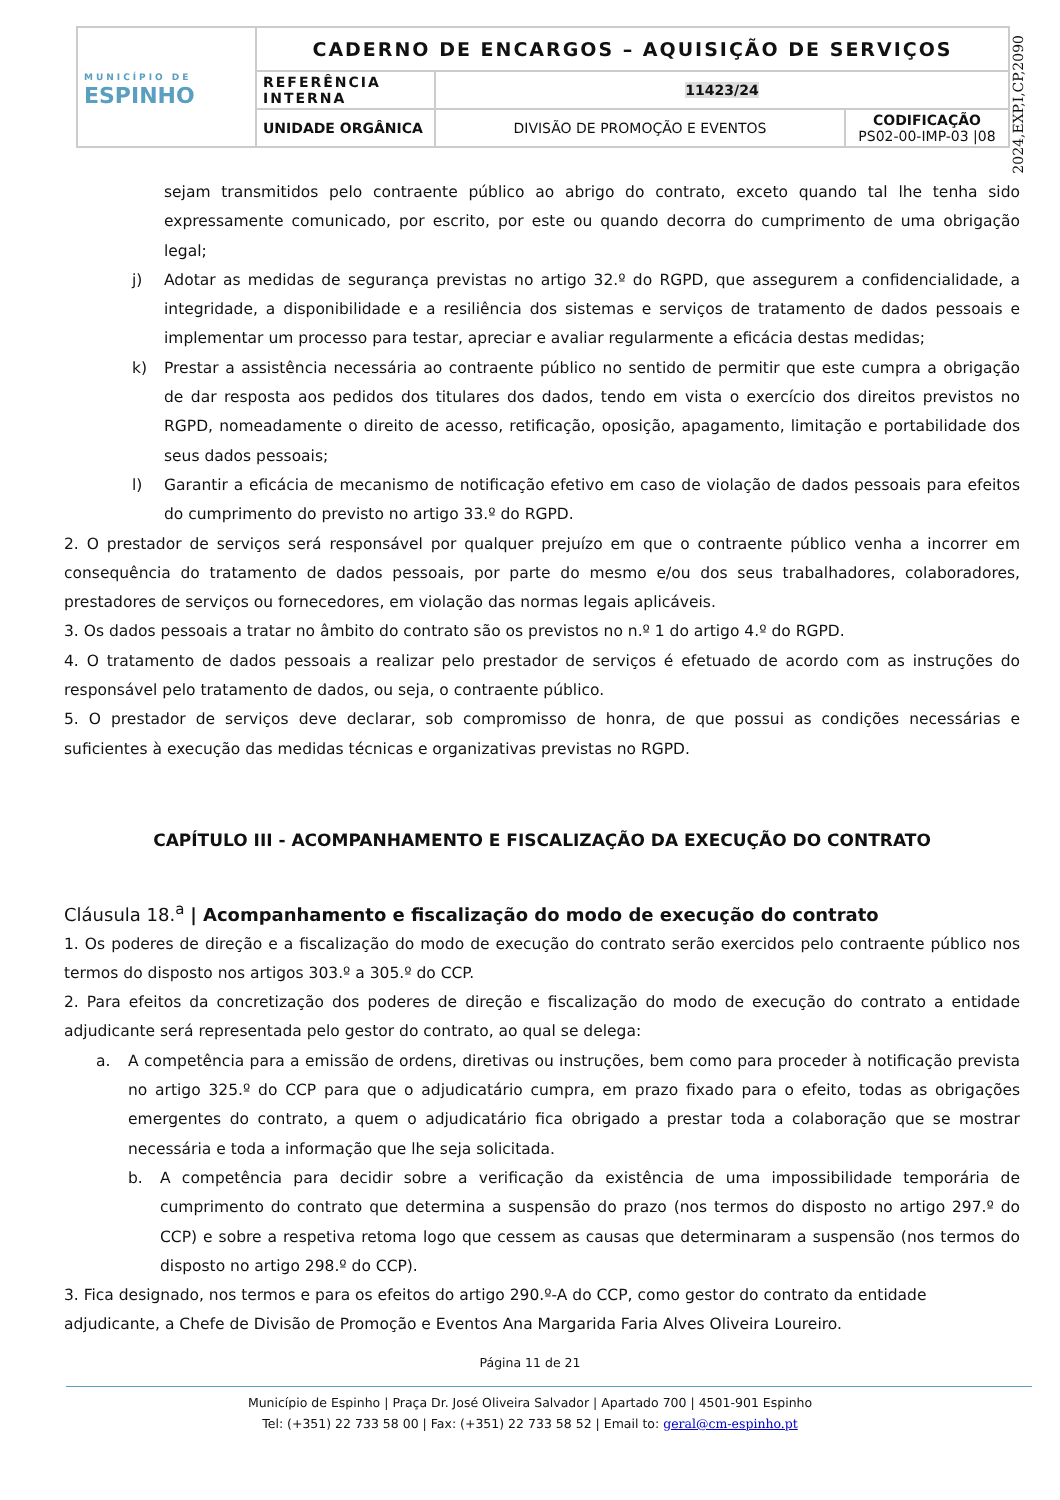| MUNICÍPIO DE ESPINHO | CADERNO DE ENCARGOS – AQUISIÇÃO DE SERVIÇOS | | |
| | REFERÊNCIA INTERNA | 11423/24 | |
| | UNIDADE ORGÂNICA | DIVISÃO DE PROMOÇÃO E EVENTOS | CODIFICAÇÃO PS02-00-IMP-03 /08 |
2024,EXP,I,CP,2090
sejam transmitidos pelo contraente público ao abrigo do contrato, exceto quando tal lhe tenha sido expressamente comunicado, por escrito, por este ou quando decorra do cumprimento de uma obrigação legal;
j) Adotar as medidas de segurança previstas no artigo 32.º do RGPD, que assegurem a confidencialidade, a integridade, a disponibilidade e a resiliência dos sistemas e serviços de tratamento de dados pessoais e implementar um processo para testar, apreciar e avaliar regularmente a eficácia destas medidas;
k) Prestar a assistência necessária ao contraente público no sentido de permitir que este cumpra a obrigação de dar resposta aos pedidos dos titulares dos dados, tendo em vista o exercício dos direitos previstos no RGPD, nomeadamente o direito de acesso, retificação, oposição, apagamento, limitação e portabilidade dos seus dados pessoais;
l) Garantir a eficácia de mecanismo de notificação efetivo em caso de violação de dados pessoais para efeitos do cumprimento do previsto no artigo 33.º do RGPD.
2. O prestador de serviços será responsável por qualquer prejuízo em que o contraente público venha a incorrer em consequência do tratamento de dados pessoais, por parte do mesmo e/ou dos seus trabalhadores, colaboradores, prestadores de serviços ou fornecedores, em violação das normas legais aplicáveis.
3. Os dados pessoais a tratar no âmbito do contrato são os previstos no n.º 1 do artigo 4.º do RGPD.
4. O tratamento de dados pessoais a realizar pelo prestador de serviços é efetuado de acordo com as instruções do responsável pelo tratamento de dados, ou seja, o contraente público.
5. O prestador de serviços deve declarar, sob compromisso de honra, de que possui as condições necessárias e suficientes à execução das medidas técnicas e organizativas previstas no RGPD.
CAPÍTULO III - ACOMPANHAMENTO E FISCALIZAÇÃO DA EXECUÇÃO DO CONTRATO
Cláusula 18.<sup>a</sup> | Acompanhamento e fiscalização do modo de execução do contrato
1. Os poderes de direção e a fiscalização do modo de execução do contrato serão exercidos pelo contraente público nos termos do disposto nos artigos 303.º a 305.º do CCP.
2. Para efeitos da concretização dos poderes de direção e fiscalização do modo de execução do contrato a entidade adjudicante será representada pelo gestor do contrato, ao qual se delega:
a. A competência para a emissão de ordens, diretivas ou instruções, bem como para proceder à notificação prevista no artigo 325.º do CCP para que o adjudicatário cumpra, em prazo fixado para o efeito, todas as obrigações emergentes do contrato, a quem o adjudicatário fica obrigado a prestar toda a colaboração que se mostrar necessária e toda a informação que lhe seja solicitada.
b. A competência para decidir sobre a verificação da existência de uma impossibilidade temporária de cumprimento do contrato que determina a suspensão do prazo (nos termos do disposto no artigo 297.º do CCP) e sobre a respetiva retoma logo que cessem as causas que determinaram a suspensão (nos termos do disposto no artigo 298.º do CCP).
3. Fica designado, nos termos e para os efeitos do artigo 290.º-A do CCP, como gestor do contrato da entidade adjudicante, a Chefe de Divisão de Promoção e Eventos Ana Margarida Faria Alves Oliveira Loureiro.
Página 11 de 21
Município de Espinho | Praça Dr. José Oliveira Salvador | Apartado 700 | 4501-901 Espinho
Tel: (+351) 22 733 58 00 | Fax: (+351) 22 733 58 52 | Email to: geral@cm-espinho.pt